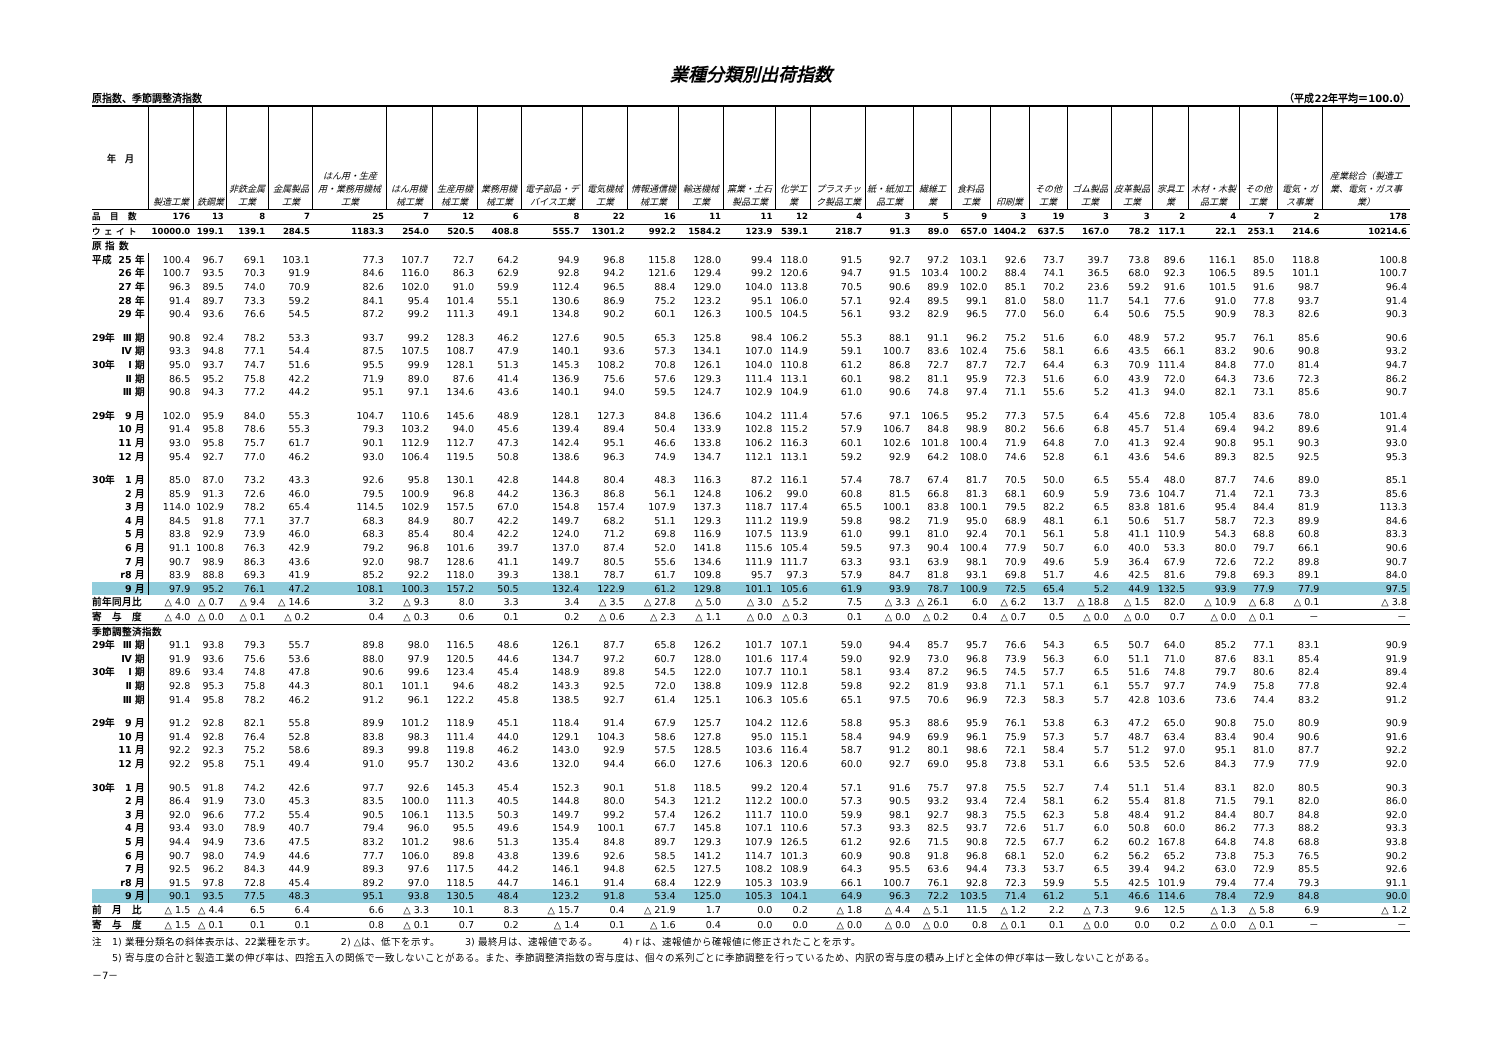業種分類別出荷指数
原指数、季節調整済指数 （平成22年平均＝100.0）
| 年 月 | | 製造工業 | 鉄鋼業 | 非鉄金属工業 | 金属製品工業 | はん用・生産用・業務用機械工業 | はん用機械工業 | 生産用機械工業 | 業務用機械工業 | 電子部品・デバイス工業 | 電気機械工業 | 情報通信機械工業 | 輸送機械工業 | 窯業・土石製品工業 | 化学工業 | プラスチック製品工業 | 紙・紙加工品工業 | 繊維工業 | 食料品工業 | 印刷業 | その他工業 | ゴム製品工業 | 皮革製品工業 | 家具工業 | 木材・木製品工業 | その他工業 | 電気・ガス事業 | 産業総合（製造工業、電気・ガス事業） |
| --- | --- | --- | --- | --- | --- | --- | --- | --- | --- | --- | --- | --- | --- | --- | --- | --- | --- | --- | --- | --- | --- | --- | --- | --- | --- | --- | --- | --- |
| 品 目 数 | | 176 | 13 | 8 | 7 | 25 | 7 | 12 | 6 | 8 | 22 | 16 | 11 | 11 | 12 | 4 | 3 | 5 | 9 | 3 | 19 | 3 | 3 | 2 | 4 | 7 | 2 | 178 |
| ウ ェ イ ト | | 10000.0 | 199.1 | 139.1 | 284.5 | 1183.3 | 254.0 | 520.5 | 408.8 | 555.7 | 1301.2 | 992.2 | 1584.2 | 123.9 | 539.1 | 218.7 | 91.3 | 89.0 | 657.0 | 1404.2 | 637.5 | 167.0 | 78.2 | 117.1 | 22.1 | 253.1 | 214.6 | 10214.6 |
| 原 指 数 | | | | | | | | | | | | | | | | | | | | | | | | | | | | |
| 平成 | 25 年 | 100.4 | 96.7 | 69.1 | 103.1 | 77.3 | 107.7 | 72.7 | 64.2 | 94.9 | 96.8 | 115.8 | 128.0 | 99.4 | 118.0 | 91.5 | 92.7 | 97.2 | 103.1 | 92.6 | 73.7 | 39.7 | 73.8 | 89.6 | 116.1 | 85.0 | 118.8 | 100.8 |
| | 26 年 | 100.7 | 93.5 | 70.3 | 91.9 | 84.6 | 116.0 | 86.3 | 62.9 | 92.8 | 94.2 | 121.6 | 129.4 | 99.2 | 120.6 | 94.7 | 91.5 | 103.4 | 100.2 | 88.4 | 74.1 | 36.5 | 68.0 | 92.3 | 106.5 | 89.5 | 101.1 | 100.7 |
| | 27 年 | 96.3 | 89.5 | 74.0 | 70.9 | 82.6 | 102.0 | 91.0 | 59.9 | 112.4 | 96.5 | 88.4 | 129.0 | 104.0 | 113.8 | 70.5 | 90.6 | 89.9 | 102.0 | 85.1 | 70.2 | 23.6 | 59.2 | 91.6 | 101.5 | 91.6 | 98.7 | 96.4 |
| | 28 年 | 91.4 | 89.7 | 73.3 | 59.2 | 84.1 | 95.4 | 101.4 | 55.1 | 130.6 | 86.9 | 75.2 | 123.2 | 95.1 | 106.0 | 57.1 | 92.4 | 89.5 | 99.1 | 81.0 | 58.0 | 11.7 | 54.1 | 77.6 | 91.0 | 77.8 | 93.7 | 91.4 |
| | 29 年 | 90.4 | 93.6 | 76.6 | 54.5 | 87.2 | 99.2 | 111.3 | 49.1 | 134.8 | 90.2 | 60.1 | 126.3 | 100.5 | 104.5 | 56.1 | 93.2 | 82.9 | 96.5 | 77.0 | 56.0 | 6.4 | 50.6 | 75.5 | 90.9 | 78.3 | 82.6 | 90.3 |
| 29年 | Ⅲ 期 | 90.8 | 92.4 | 78.2 | 53.3 | 93.7 | 99.2 | 128.3 | 46.2 | 127.6 | 90.5 | 65.3 | 125.8 | 98.4 | 106.2 | 55.3 | 88.1 | 91.1 | 96.2 | 75.2 | 51.6 | 6.0 | 48.9 | 57.2 | 95.7 | 76.1 | 85.6 | 90.6 |
| | Ⅳ 期 | 93.3 | 94.8 | 77.1 | 54.4 | 87.5 | 107.5 | 108.7 | 47.9 | 140.1 | 93.6 | 57.3 | 134.1 | 107.0 | 114.9 | 59.1 | 100.7 | 83.6 | 102.4 | 75.6 | 58.1 | 6.6 | 43.5 | 66.1 | 83.2 | 90.6 | 90.8 | 93.2 |
| 30年 | Ⅰ 期 | 95.0 | 93.7 | 74.7 | 51.6 | 95.5 | 99.9 | 128.1 | 51.3 | 145.3 | 108.2 | 70.8 | 126.1 | 104.0 | 110.8 | 61.2 | 86.8 | 72.7 | 87.7 | 72.7 | 64.4 | 6.3 | 70.9 | 111.4 | 84.8 | 77.0 | 81.4 | 94.7 |
| | Ⅱ 期 | 86.5 | 95.2 | 75.8 | 42.2 | 71.9 | 89.0 | 87.6 | 41.4 | 136.9 | 75.6 | 57.6 | 129.3 | 111.4 | 113.1 | 60.1 | 98.2 | 81.1 | 95.9 | 72.3 | 51.6 | 6.0 | 43.9 | 72.0 | 64.3 | 73.6 | 72.3 | 86.2 |
| | Ⅲ 期 | 90.8 | 94.3 | 77.2 | 44.2 | 95.1 | 97.1 | 134.6 | 43.6 | 140.1 | 94.0 | 59.5 | 124.7 | 102.9 | 104.9 | 61.0 | 90.6 | 74.8 | 97.4 | 71.1 | 55.6 | 5.2 | 41.3 | 94.0 | 82.1 | 73.1 | 85.6 | 90.7 |
| 29年 | 9 月 | 102.0 | 95.9 | 84.0 | 55.3 | 104.7 | 110.6 | 145.6 | 48.9 | 128.1 | 127.3 | 84.8 | 136.6 | 104.2 | 111.4 | 57.6 | 97.1 | 106.5 | 95.2 | 77.3 | 57.5 | 6.4 | 45.6 | 72.8 | 105.4 | 83.6 | 78.0 | 101.4 |
| | 10 月 | 91.4 | 95.8 | 78.6 | 55.3 | 79.3 | 103.2 | 94.0 | 45.6 | 139.4 | 89.4 | 50.4 | 133.9 | 102.8 | 115.2 | 57.9 | 106.7 | 84.8 | 98.9 | 80.2 | 56.6 | 6.8 | 45.7 | 51.4 | 69.4 | 94.2 | 89.6 | 91.4 |
| | 11 月 | 93.0 | 95.8 | 75.7 | 61.7 | 90.1 | 112.9 | 112.7 | 47.3 | 142.4 | 95.1 | 46.6 | 133.8 | 106.2 | 116.3 | 60.1 | 102.6 | 101.8 | 100.4 | 71.9 | 64.8 | 7.0 | 41.3 | 92.4 | 90.8 | 95.1 | 90.3 | 93.0 |
| | 12 月 | 95.4 | 92.7 | 77.0 | 46.2 | 93.0 | 106.4 | 119.5 | 50.8 | 138.6 | 96.3 | 74.9 | 134.7 | 112.1 | 113.1 | 59.2 | 92.9 | 64.2 | 108.0 | 74.6 | 52.8 | 6.1 | 43.6 | 54.6 | 89.3 | 82.5 | 92.5 | 95.3 |
| 30年 | 1 月 | 85.0 | 87.0 | 73.2 | 43.3 | 92.6 | 95.8 | 130.1 | 42.8 | 144.8 | 80.4 | 48.3 | 116.3 | 87.2 | 116.1 | 57.4 | 78.7 | 67.4 | 81.7 | 70.5 | 50.0 | 6.5 | 55.4 | 48.0 | 87.7 | 74.6 | 89.0 | 85.1 |
| | 2 月 | 85.9 | 91.3 | 72.6 | 46.0 | 79.5 | 100.9 | 96.8 | 44.2 | 136.3 | 86.8 | 56.1 | 124.8 | 106.2 | 99.0 | 60.8 | 81.5 | 66.8 | 81.3 | 68.1 | 60.9 | 5.9 | 73.6 | 104.7 | 71.4 | 72.1 | 73.3 | 85.6 |
| | 3 月 | 114.0 | 102.9 | 78.2 | 65.4 | 114.5 | 102.9 | 157.5 | 67.0 | 154.8 | 157.4 | 107.9 | 137.3 | 118.7 | 117.4 | 65.5 | 100.1 | 83.8 | 100.1 | 79.5 | 82.2 | 6.5 | 83.8 | 181.6 | 95.4 | 84.4 | 81.9 | 113.3 |
| | 4 月 | 84.5 | 91.8 | 77.1 | 37.7 | 68.3 | 84.9 | 80.7 | 42.2 | 149.7 | 68.2 | 51.1 | 129.3 | 111.2 | 119.9 | 59.8 | 98.2 | 71.9 | 95.0 | 68.9 | 48.1 | 6.1 | 50.6 | 51.7 | 58.7 | 72.3 | 89.9 | 84.6 |
| | 5 月 | 83.8 | 92.9 | 73.9 | 46.0 | 68.3 | 85.4 | 80.4 | 42.2 | 124.0 | 71.2 | 69.8 | 116.9 | 107.5 | 113.9 | 61.0 | 99.1 | 81.0 | 92.4 | 70.1 | 56.1 | 5.8 | 41.1 | 110.9 | 54.3 | 68.8 | 60.8 | 83.3 |
| | 6 月 | 91.1 | 100.8 | 76.3 | 42.9 | 79.2 | 96.8 | 101.6 | 39.7 | 137.0 | 87.4 | 52.0 | 141.8 | 115.6 | 105.4 | 59.5 | 97.3 | 90.4 | 100.4 | 77.9 | 50.7 | 6.0 | 40.0 | 53.3 | 80.0 | 79.7 | 66.1 | 90.6 |
| | 7 月 | 90.7 | 98.9 | 86.3 | 43.6 | 92.0 | 98.7 | 128.6 | 41.1 | 149.7 | 80.5 | 55.6 | 134.6 | 111.9 | 111.7 | 63.3 | 93.1 | 63.9 | 98.1 | 70.9 | 49.6 | 5.9 | 36.4 | 67.9 | 72.6 | 72.2 | 89.8 | 90.7 |
| | r8 月 | 83.9 | 88.8 | 69.3 | 41.9 | 85.2 | 92.2 | 118.0 | 39.3 | 138.1 | 78.7 | 61.7 | 109.8 | 95.7 | 97.3 | 57.9 | 84.7 | 81.8 | 93.1 | 69.8 | 51.7 | 4.6 | 42.5 | 81.6 | 79.8 | 69.3 | 89.1 | 84.0 |
| | 9 月 | 97.9 | 95.2 | 76.1 | 47.2 | 108.1 | 100.3 | 157.2 | 50.5 | 132.4 | 122.9 | 61.2 | 129.8 | 101.1 | 105.6 | 61.9 | 93.9 | 78.7 | 100.9 | 72.5 | 65.4 | 5.2 | 44.9 | 132.5 | 93.9 | 77.9 | 77.9 | 97.5 |
| 前年同月比 | | △ 4.0 | △ 0.7 | △ 9.4 | △ 14.6 | 3.2 | △ 9.3 | 8.0 | 3.3 | 3.4 | △ 3.5 | △ 27.8 | △ 5.0 | △ 3.0 | △ 5.2 | 7.5 | △ 3.3 | △ 26.1 | 6.0 | △ 6.2 | 13.7 | △ 18.8 | △ 1.5 | 82.0 | △ 10.9 | △ 6.8 | △ 0.1 | △ 3.8 |
| 寄 与 度 | | △ 4.0 | △ 0.0 | △ 0.1 | △ 0.2 | 0.4 | △ 0.3 | 0.6 | 0.1 | 0.2 | △ 0.6 | △ 2.3 | △ 1.1 | △ 0.0 | △ 0.3 | 0.1 | △ 0.0 | △ 0.2 | 0.4 | △ 0.7 | 0.5 | △ 0.0 | △ 0.0 | 0.7 | △ 0.0 | △ 0.1 | － | － |
| 季節調整済指数 | | | | | | | | | | | | | | | | | | | | | | | | | | | | |
| 29年 | Ⅲ 期 | 91.1 | 93.8 | 79.3 | 55.7 | 89.8 | 98.0 | 116.5 | 48.6 | 126.1 | 87.7 | 65.8 | 126.2 | 101.7 | 107.1 | 59.0 | 94.4 | 85.7 | 95.7 | 76.6 | 54.3 | 6.5 | 50.7 | 64.0 | 85.2 | 77.1 | 83.1 | 90.9 |
| | Ⅳ 期 | 91.9 | 93.6 | 75.6 | 53.6 | 88.0 | 97.9 | 120.5 | 44.6 | 134.7 | 97.2 | 60.7 | 128.0 | 101.6 | 117.4 | 59.0 | 92.9 | 73.0 | 96.8 | 73.9 | 56.3 | 6.0 | 51.1 | 71.0 | 87.6 | 83.1 | 85.4 | 91.9 |
| 30年 | Ⅰ 期 | 89.6 | 93.4 | 74.8 | 47.8 | 90.6 | 99.6 | 123.4 | 45.4 | 148.9 | 89.8 | 54.5 | 122.0 | 107.7 | 110.1 | 58.1 | 93.4 | 87.2 | 96.5 | 74.5 | 57.7 | 6.5 | 51.6 | 74.8 | 79.7 | 80.6 | 82.4 | 89.4 |
| | Ⅱ 期 | 92.8 | 95.3 | 75.8 | 44.3 | 80.1 | 101.1 | 94.6 | 48.2 | 143.3 | 92.5 | 72.0 | 138.8 | 109.9 | 112.8 | 59.8 | 92.2 | 81.9 | 93.8 | 71.1 | 57.1 | 6.1 | 55.7 | 97.7 | 74.9 | 75.8 | 77.8 | 92.4 |
| | Ⅲ 期 | 91.4 | 95.8 | 78.2 | 46.2 | 91.2 | 96.1 | 122.2 | 45.8 | 138.5 | 92.7 | 61.4 | 125.1 | 106.3 | 105.6 | 65.1 | 97.5 | 70.6 | 96.9 | 72.3 | 58.3 | 5.7 | 42.8 | 103.6 | 73.6 | 74.4 | 83.2 | 91.2 |
| 29年 | 9 月 | 91.2 | 92.8 | 82.1 | 55.8 | 89.9 | 101.2 | 118.9 | 45.1 | 118.4 | 91.4 | 67.9 | 125.7 | 104.2 | 112.6 | 58.8 | 95.3 | 88.6 | 95.9 | 76.1 | 53.8 | 6.3 | 47.2 | 65.0 | 90.8 | 75.0 | 80.9 | 90.9 |
| | 10 月 | 91.4 | 92.8 | 76.4 | 52.8 | 83.8 | 98.3 | 111.4 | 44.0 | 129.1 | 104.3 | 58.6 | 127.8 | 95.0 | 115.1 | 58.4 | 94.9 | 69.9 | 96.1 | 75.9 | 57.3 | 5.7 | 48.7 | 63.4 | 83.4 | 90.4 | 90.6 | 91.6 |
| | 11 月 | 92.2 | 92.3 | 75.2 | 58.6 | 89.3 | 99.8 | 119.8 | 46.2 | 143.0 | 92.9 | 57.5 | 128.5 | 103.6 | 116.4 | 58.7 | 91.2 | 80.1 | 98.6 | 72.1 | 58.4 | 5.7 | 51.2 | 97.0 | 95.1 | 81.0 | 87.7 | 92.2 |
| | 12 月 | 92.2 | 95.8 | 75.1 | 49.4 | 91.0 | 95.7 | 130.2 | 43.6 | 132.0 | 94.4 | 66.0 | 127.6 | 106.3 | 120.6 | 60.0 | 92.7 | 69.0 | 95.8 | 73.8 | 53.1 | 6.6 | 53.5 | 52.6 | 84.3 | 77.9 | 77.9 | 92.0 |
| 30年 | 1 月 | 90.5 | 91.8 | 74.2 | 42.6 | 97.7 | 92.6 | 145.3 | 45.4 | 152.3 | 90.1 | 51.8 | 118.5 | 99.2 | 120.4 | 57.1 | 91.6 | 75.7 | 97.8 | 75.5 | 52.7 | 7.4 | 51.1 | 51.4 | 83.1 | 82.0 | 80.5 | 90.3 |
| | 2 月 | 86.4 | 91.9 | 73.0 | 45.3 | 83.5 | 100.0 | 111.3 | 40.5 | 144.8 | 80.0 | 54.3 | 121.2 | 112.2 | 100.0 | 57.3 | 90.5 | 93.2 | 93.4 | 72.4 | 58.1 | 6.2 | 55.4 | 81.8 | 71.5 | 79.1 | 82.0 | 86.0 |
| | 3 月 | 92.0 | 96.6 | 77.2 | 55.4 | 90.5 | 106.1 | 113.5 | 50.3 | 149.7 | 99.2 | 57.4 | 126.2 | 111.7 | 110.0 | 59.9 | 98.1 | 92.7 | 98.3 | 75.5 | 62.3 | 5.8 | 48.4 | 91.2 | 84.4 | 80.7 | 84.8 | 92.0 |
| | 4 月 | 93.4 | 93.0 | 78.9 | 40.7 | 79.4 | 96.0 | 95.5 | 49.6 | 154.9 | 100.1 | 67.7 | 145.8 | 107.1 | 110.6 | 57.3 | 93.3 | 82.5 | 93.7 | 72.6 | 51.7 | 6.0 | 50.8 | 60.0 | 86.2 | 77.3 | 88.2 | 93.3 |
| | 5 月 | 94.4 | 94.9 | 73.6 | 47.5 | 83.2 | 101.2 | 98.6 | 51.3 | 135.4 | 84.8 | 89.7 | 129.3 | 107.9 | 126.5 | 61.2 | 92.6 | 71.5 | 90.8 | 72.5 | 67.7 | 6.2 | 60.2 | 167.8 | 64.8 | 74.8 | 68.8 | 93.8 |
| | 6 月 | 90.7 | 98.0 | 74.9 | 44.6 | 77.7 | 106.0 | 89.8 | 43.8 | 139.6 | 92.6 | 58.5 | 141.2 | 114.7 | 101.3 | 60.9 | 90.8 | 91.8 | 96.8 | 68.1 | 52.0 | 6.2 | 56.2 | 65.2 | 73.8 | 75.3 | 76.5 | 90.2 |
| | 7 月 | 92.5 | 96.2 | 84.3 | 44.9 | 89.3 | 97.6 | 117.5 | 44.2 | 146.1 | 94.8 | 62.5 | 127.5 | 108.2 | 108.9 | 64.3 | 95.5 | 63.6 | 94.4 | 73.3 | 53.7 | 6.5 | 39.4 | 94.2 | 63.0 | 72.9 | 85.5 | 92.6 |
| | r8 月 | 91.5 | 97.8 | 72.8 | 45.4 | 89.2 | 97.0 | 118.5 | 44.7 | 146.1 | 91.4 | 68.4 | 122.9 | 105.3 | 103.9 | 66.1 | 100.7 | 76.1 | 92.8 | 72.3 | 59.9 | 5.5 | 42.5 | 101.9 | 79.4 | 77.4 | 79.3 | 91.1 |
| | 9 月 | 90.1 | 93.5 | 77.5 | 48.3 | 95.1 | 93.8 | 130.5 | 48.4 | 123.2 | 91.8 | 53.4 | 125.0 | 105.3 | 104.1 | 64.9 | 96.3 | 72.2 | 103.5 | 71.4 | 61.2 | 5.1 | 46.6 | 114.6 | 78.4 | 72.9 | 84.8 | 90.0 |
| 前 月 比 | | △ 1.5 | △ 4.4 | 6.5 | 6.4 | 6.6 | △ 3.3 | 10.1 | 8.3 | △ 15.7 | 0.4 | △ 21.9 | 1.7 | 0.0 | 0.2 | △ 1.8 | △ 4.4 | △ 5.1 | 11.5 | △ 1.2 | 2.2 | △ 7.3 | 9.6 | 12.5 | △ 1.3 | △ 5.8 | 6.9 | △ 1.2 |
| 寄 与 度 | | △ 1.5 | △ 0.1 | 0.1 | 0.1 | 0.8 | △ 0.1 | 0.7 | 0.2 | △ 1.4 | 0.1 | △ 1.6 | 0.4 | 0.0 | 0.0 | △ 0.0 | △ 0.0 | △ 0.0 | 0.8 | △ 0.1 | 0.1 | △ 0.0 | 0.0 | 0.2 | △ 0.0 | △ 0.1 | － | － |
注　1) 業種分類名の斜体表示は、22業種を示す。　　　2) △は、低下を示す。　　　3) 最終月は、速報値である。　　　4) r は、速報値から確報値に修正されたことを示す。
5) 寄与度の合計と製造工業の伸び率は、四捨五入の関係で一致しないことがある。また、季節調整済指数の寄与度は、個々の系列ごとに季節調整を行っているため、内訳の寄与度の積み上げと全体の伸び率は一致しないことがある。
－7－